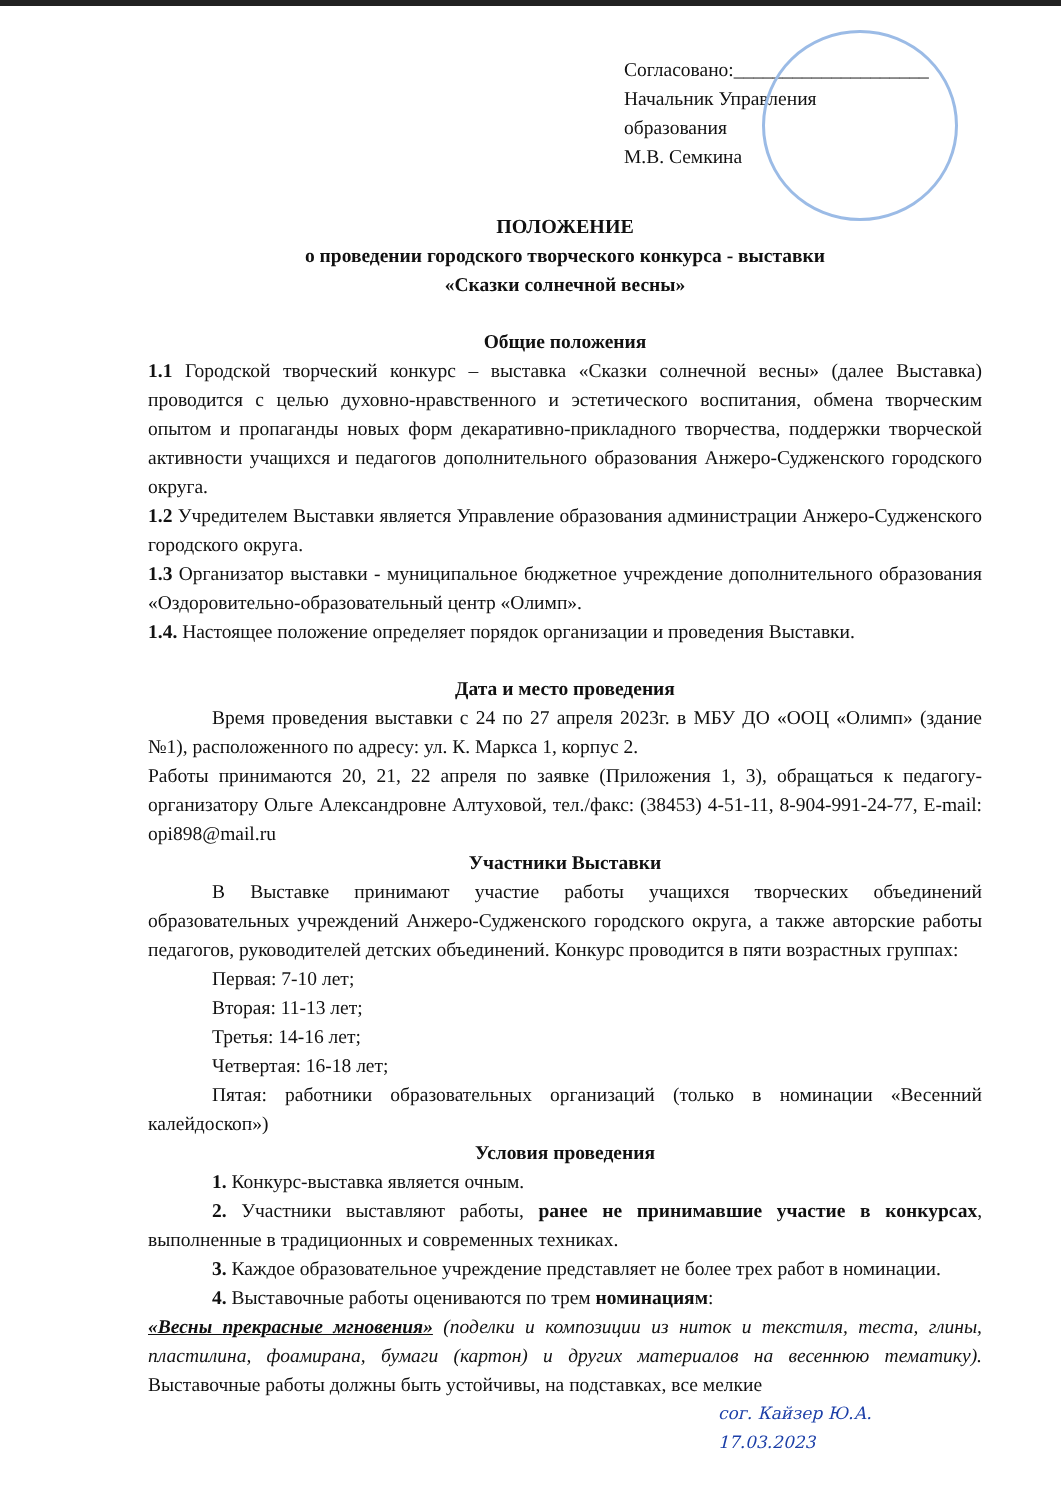Согласовано:____________________
Начальник Управления образования
М.В. Семкина
ПОЛОЖЕНИЕ
о проведении городского творческого конкурса - выставки
«Сказки солнечной весны»
Общие положения
1.1 Городской творческий конкурс – выставка «Сказки солнечной весны» (далее Выставка) проводится с целью духовно-нравственного и эстетического воспитания, обмена творческим опытом и пропаганды новых форм декаративно-прикладного творчества, поддержки творческой активности учащихся и педагогов дополнительного образования Анжеро-Судженского городского округа.
1.2 Учредителем Выставки является Управление образования администрации Анжеро-Судженского городского округа.
1.3 Организатор выставки - муниципальное бюджетное учреждение дополнительного образования «Оздоровительно-образовательный центр «Олимп».
1.4. Настоящее положение определяет порядок организации и проведения Выставки.
Дата и место проведения
Время проведения выставки с 24 по 27 апреля 2023г. в МБУ ДО «ООЦ «Олимп» (здание №1), расположенного по адресу: ул. К. Маркса 1, корпус 2.
Работы принимаются 20, 21, 22 апреля по заявке (Приложения 1, 3), обращаться к педагогу-организатору Ольге Александровне Алтуховой, тел./факс: (38453) 4-51-11, 8-904-991-24-77, E-mail: opi898@mail.ru
Участники Выставки
В Выставке принимают участие работы учащихся творческих объединений образовательных учреждений Анжеро-Судженского городского округа, а также авторские работы педагогов, руководителей детских объединений. Конкурс проводится в пяти возрастных группах:
Первая: 7-10 лет;
Вторая: 11-13 лет;
Третья: 14-16 лет;
Четвертая: 16-18 лет;
Пятая: работники образовательных организаций (только в номинации «Весенний калейдоскоп»)
Условия проведения
1. Конкурс-выставка является очным.
2. Участники выставляют работы, ранее не принимавшие участие в конкурсах, выполненные в традиционных и современных техниках.
3. Каждое образовательное учреждение представляет не более трех работ в номинации.
4. Выставочные работы оцениваются по трем номинациям:
«Весны прекрасные мгновения» (поделки и композиции из ниток и текстиля, теста, глины, пластилина, фоамирана, бумаги (картон) и других материалов на весеннюю тематику). Выставочные работы должны быть устойчивы, на подставках, все мелкие
сог. Кайзер Ю.А.
17.03.2023